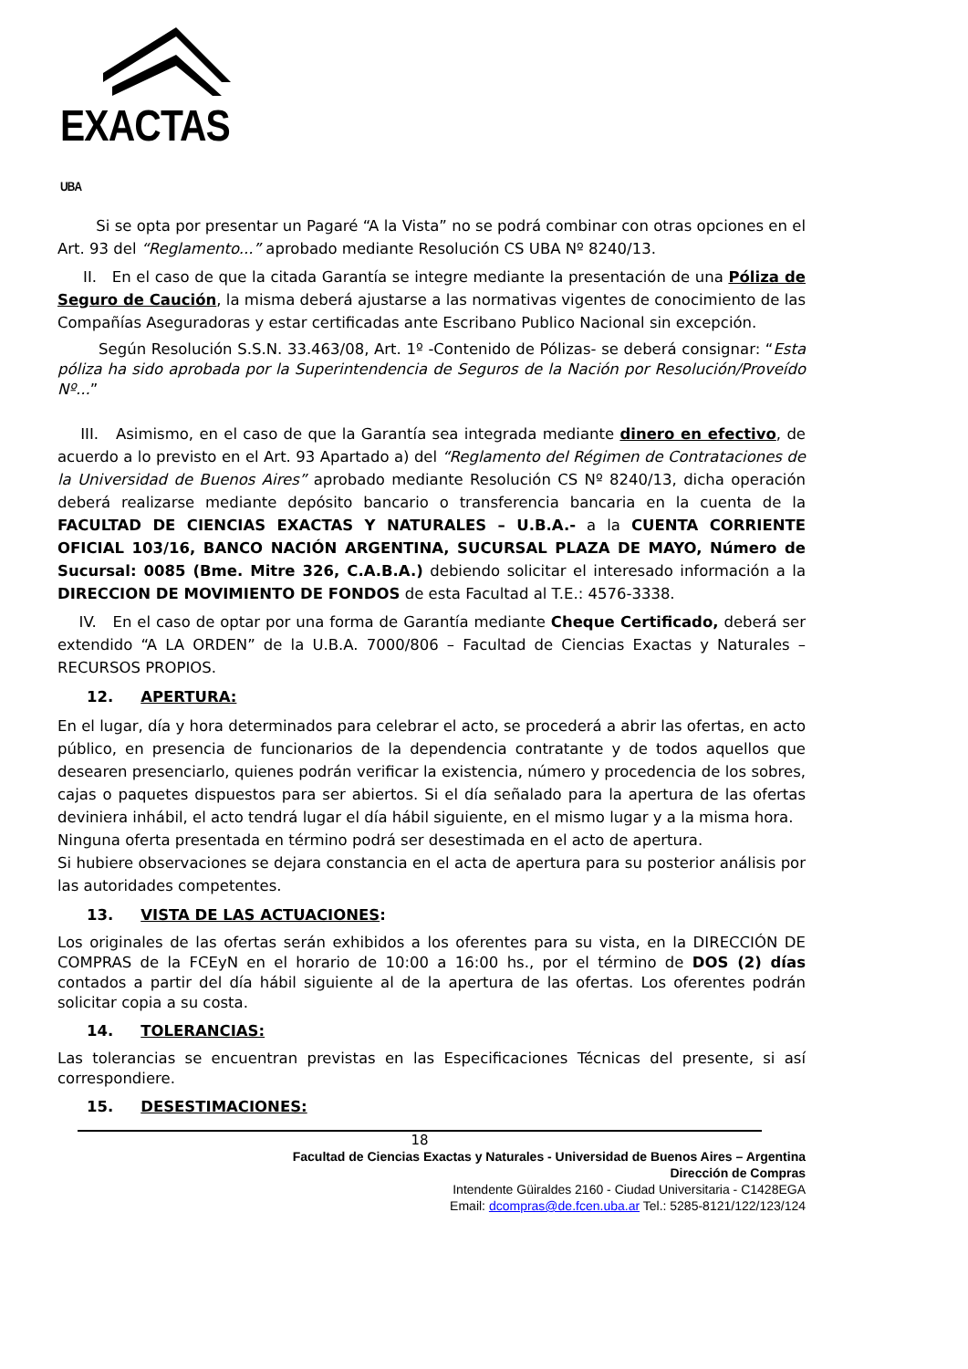EXACTAS UBA
Si se opta por presentar un Pagaré “A la Vista” no se podrá combinar con otras opciones en el Art. 93 del “Reglamento...” aprobado mediante Resolución CS UBA Nº 8240/13.
II. En el caso de que la citada Garantía se integre mediante la presentación de una Póliza de Seguro de Caución, la misma deberá ajustarse a las normativas vigentes de conocimiento de las Compañías Aseguradoras y estar certificadas ante Escribano Publico Nacional sin excepción.
Según Resolución S.S.N. 33.463/08, Art. 1º -Contenido de Pólizas- se deberá consignar: “Esta póliza ha sido aprobada por la Superintendencia de Seguros de la Nación por Resolución/Proveído Nº...”
III. Asimismo, en el caso de que la Garantía sea integrada mediante dinero en efectivo, de acuerdo a lo previsto en el Art. 93 Apartado a) del “Reglamento del Régimen de Contrataciones de la Universidad de Buenos Aires” aprobado mediante Resolución CS Nº 8240/13, dicha operación deberá realizarse mediante depósito bancario o transferencia bancaria en la cuenta de la FACULTAD DE CIENCIAS EXACTAS Y NATURALES – U.B.A.- a la CUENTA CORRIENTE OFICIAL 103/16, BANCO NACIÓN ARGENTINA, SUCURSAL PLAZA DE MAYO, Número de Sucursal: 0085 (Bme. Mitre 326, C.A.B.A.) debiendo solicitar el interesado información a la DIRECCION DE MOVIMIENTO DE FONDOS de esta Facultad al T.E.: 4576-3338.
IV. En el caso de optar por una forma de Garantía mediante Cheque Certificado, deberá ser extendido “A LA ORDEN” de la U.B.A. 7000/806 – Facultad de Ciencias Exactas y Naturales – RECURSOS PROPIOS.
12. APERTURA:
En el lugar, día y hora determinados para celebrar el acto, se procederá a abrir las ofertas, en acto público, en presencia de funcionarios de la dependencia contratante y de todos aquellos que desearen presenciarlo, quienes podrán verificar la existencia, número y procedencia de los sobres, cajas o paquetes dispuestos para ser abiertos. Si el día señalado para la apertura de las ofertas deviniera inhábil, el acto tendrá lugar el día hábil siguiente, en el mismo lugar y a la misma hora.
Ninguna oferta presentada en término podrá ser desestimada en el acto de apertura.
Si hubiere observaciones se dejara constancia en el acta de apertura para su posterior análisis por las autoridades competentes.
13. VISTA DE LAS ACTUACIONES:
Los originales de las ofertas serán exhibidos a los oferentes para su vista, en la DIRECCIÓN DE COMPRAS de la FCEyN en el horario de 10:00 a 16:00 hs., por el término de DOS (2) días contados a partir del día hábil siguiente al de la apertura de las ofertas. Los oferentes podrán solicitar copia a su costa.
14. TOLERANCIAS:
Las tolerancias se encuentran previstas en las Especificaciones Técnicas del presente, si así correspondiere.
15. DESESTIMACIONES:
18
Facultad de Ciencias Exactas y Naturales - Universidad de Buenos Aires – Argentina
Dirección de Compras
Intendente Güiraldes 2160 - Ciudad Universitaria - C1428EGA
Email: dcompras@de.fcen.uba.ar Tel.: 5285-8121/122/123/124